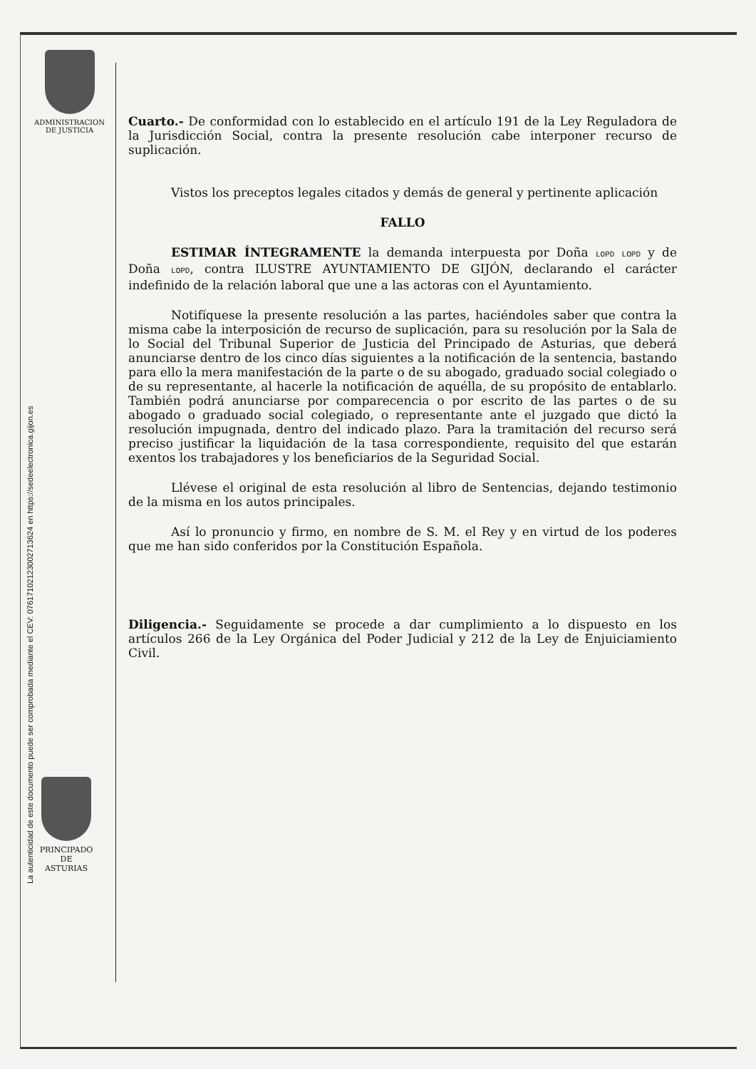ADMINISTRACION
DE JUSTICIA
La autenticidad de este documento puede ser comprobada mediante el CEV: 07617102123002713624 en https://sedeelectronica.gijon.es
Cuarto.- De conformidad con lo establecido en el artículo 191 de la Ley Reguladora de la Jurisdicción Social, contra la presente resolución cabe interponer recurso de suplicación.
Vistos los preceptos legales citados y demás de general y pertinente aplicación
FALLO
ESTIMAR ÍNTEGRAMENTE la demanda interpuesta por Doña LOPD LOPD y de Doña LOPD, contra ILUSTRE AYUNTAMIENTO DE GIJÓN, declarando el carácter indefinido de la relación laboral que une a las actoras con el Ayuntamiento.
Notifíquese la presente resolución a las partes, haciéndoles saber que contra la misma cabe la interposición de recurso de suplicación, para su resolución por la Sala de lo Social del Tribunal Superior de Justicia del Principado de Asturias, que deberá anunciarse dentro de los cinco días siguientes a la notificación de la sentencia, bastando para ello la mera manifestación de la parte o de su abogado, graduado social colegiado o de su representante, al hacerle la notificación de aquélla, de su propósito de entablarlo. También podrá anunciarse por comparecencia o por escrito de las partes o de su abogado o graduado social colegiado, o representante ante el juzgado que dictó la resolución impugnada, dentro del indicado plazo. Para la tramitación del recurso será preciso justificar la liquidación de la tasa correspondiente, requisito del que estarán exentos los trabajadores y los beneficiarios de la Seguridad Social.
Llévese el original de esta resolución al libro de Sentencias, dejando testimonio de la misma en los autos principales.
Así lo pronuncio y firmo, en nombre de S. M. el Rey y en virtud de los poderes que me han sido conferidos por la Constitución Española.
Diligencia.- Seguidamente se procede a dar cumplimiento a lo dispuesto en los artículos 266 de la Ley Orgánica del Poder Judicial y 212 de la Ley de Enjuiciamiento Civil.
PRINCIPADO DE
ASTURIAS